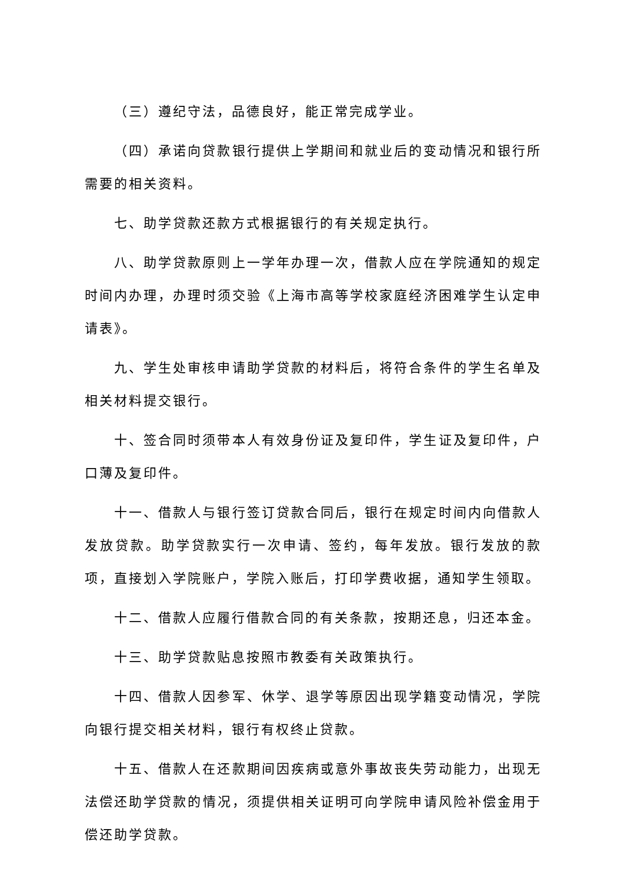（三）遵纪守法，品德良好，能正常完成学业。
（四）承诺向贷款银行提供上学期间和就业后的变动情况和银行所需要的相关资料。
七、助学贷款还款方式根据银行的有关规定执行。
八、助学贷款原则上一学年办理一次，借款人应在学院通知的规定时间内办理，办理时须交验《上海市高等学校家庭经济困难学生认定申请表》。
九、学生处审核申请助学贷款的材料后，将符合条件的学生名单及相关材料提交银行。
十、签合同时须带本人有效身份证及复印件，学生证及复印件，户口薄及复印件。
十一、借款人与银行签订贷款合同后，银行在规定时间内向借款人发放贷款。助学贷款实行一次申请、签约，每年发放。银行发放的款项，直接划入学院账户，学院入账后，打印学费收据，通知学生领取。
十二、借款人应履行借款合同的有关条款，按期还息，归还本金。
十三、助学贷款贴息按照市教委有关政策执行。
十四、借款人因参军、休学、退学等原因出现学籍变动情况，学院向银行提交相关材料，银行有权终止贷款。
十五、借款人在还款期间因疾病或意外事故丧失劳动能力，出现无法偿还助学贷款的情况，须提供相关证明可向学院申请风险补偿金用于偿还助学贷款。